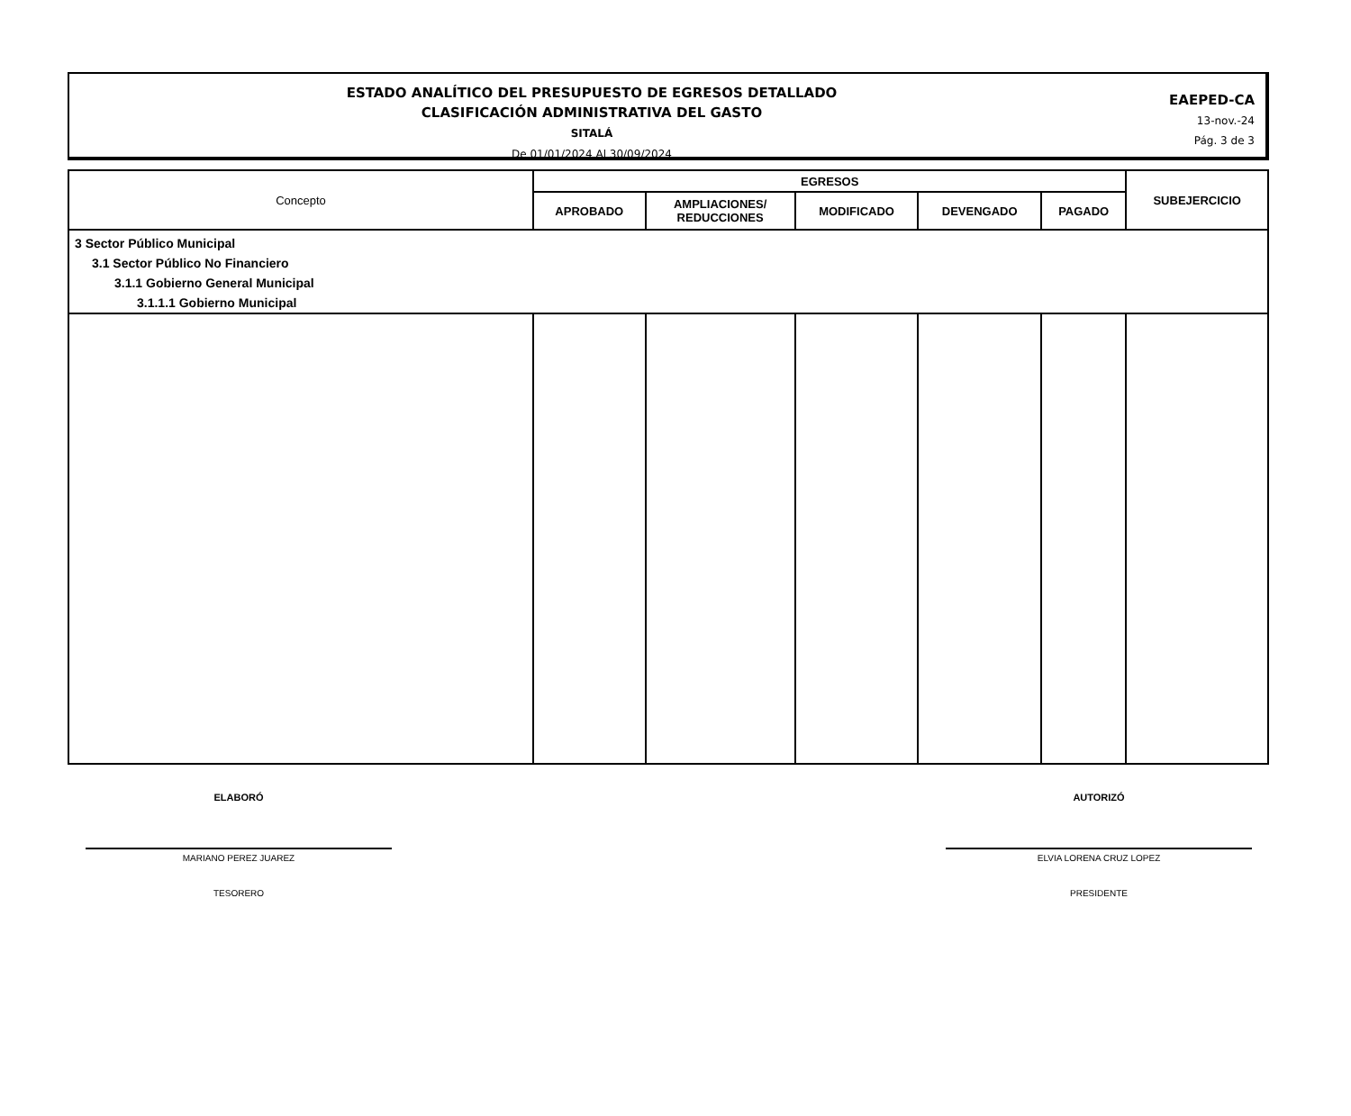ESTADO ANALÍTICO DEL PRESUPUESTO DE EGRESOS DETALLADO
CLASIFICACIÓN ADMINISTRATIVA DEL GASTO
SITALÁ
De 01/01/2024 Al 30/09/2024
EAEPED-CA
13-nov.-24
Pág. 3 de 3
| Concepto | EGRESOS | | | | | SUBEJERCICIO |
| --- | --- | --- | --- | --- | --- | --- |
| | APROBADO | AMPLIACIONES/ REDUCCIONES | MODIFICADO | DEVENGADO | PAGADO | |
| 3 Sector Público Municipal | | | | | | |
| 3.1 Sector Público No Financiero | | | | | | |
| 3.1.1 Gobierno General Municipal | | | | | | |
| 3.1.1.1 Gobierno Municipal | | | | | | |
ELABORÓ
MARIANO PEREZ JUAREZ
TESORERO
AUTORIZÓ
ELVIA LORENA CRUZ LOPEZ
PRESIDENTE